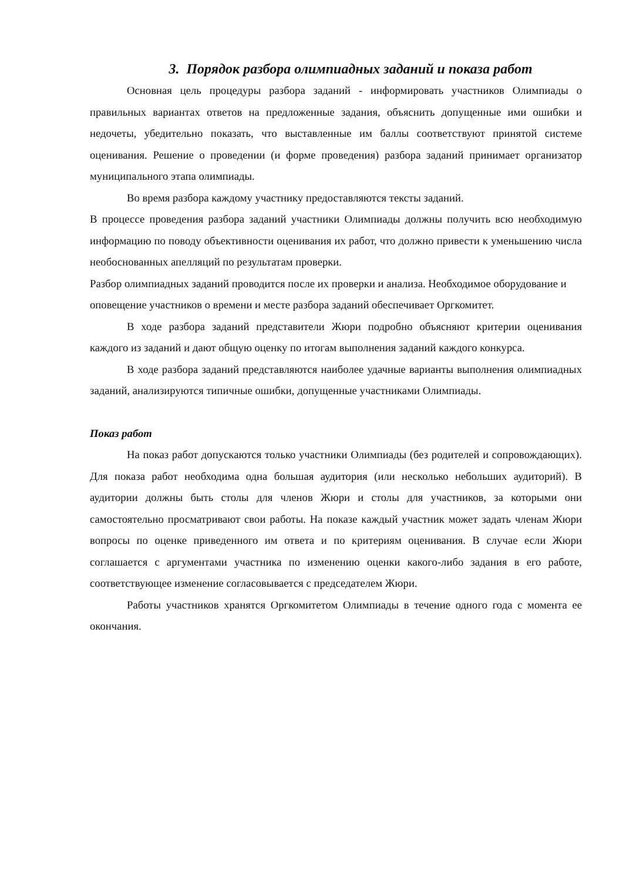3. Порядок разбора олимпиадных заданий и показа работ
Основная цель процедуры разбора заданий - информировать участников Олимпиады о правильных вариантах ответов на предложенные задания, объяснить допущенные ими ошибки и недочеты, убедительно показать, что выставленные им баллы соответствуют принятой системе оценивания. Решение о проведении (и форме проведения) разбора заданий принимает организатор муниципального этапа олимпиады.
Во время разбора каждому участнику предоставляются тексты заданий.
В процессе проведения разбора заданий участники Олимпиады должны получить всю необходимую информацию по поводу объективности оценивания их работ, что должно привести к уменьшению числа необоснованных апелляций по результатам проверки.
Разбор олимпиадных заданий проводится после их проверки и анализа. Необходимое оборудование и оповещение участников о времени и месте разбора заданий обеспечивает Оргкомитет.
В ходе разбора заданий представители Жюри подробно объясняют критерии оценивания каждого из заданий и дают общую оценку по итогам выполнения заданий каждого конкурса.
В ходе разбора заданий представляются наиболее удачные варианты выполнения олимпиадных заданий, анализируются типичные ошибки, допущенные участниками Олимпиады.
Показ работ
На показ работ допускаются только участники Олимпиады (без родителей и сопровождающих). Для показа работ необходима одна большая аудитория (или несколько небольших аудиторий). В аудитории должны быть столы для членов Жюри и столы для участников, за которыми они самостоятельно просматривают свои работы. На показе каждый участник может задать членам Жюри вопросы по оценке приведенного им ответа и по критериям оценивания. В случае если Жюри соглашается с аргументами участника по изменению оценки какого-либо задания в его работе, соответствующее изменение согласовывается с председателем Жюри.
Работы участников хранятся Оргкомитетом Олимпиады в течение одного года с момента ее окончания.